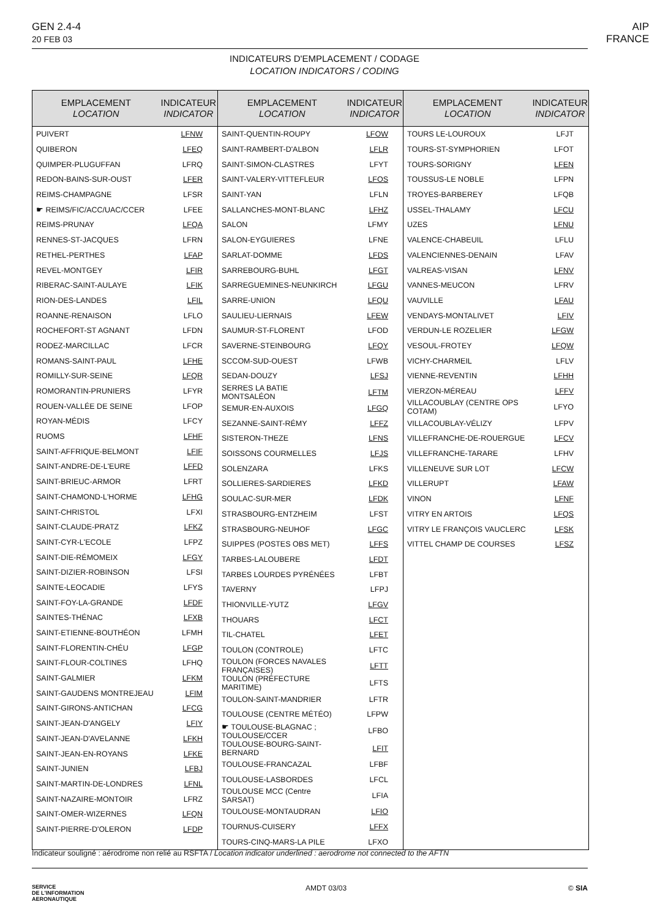GEN 2.4-4
20 FEB 03
AIP
FRANCE
INDICATEURS D'EMPLACEMENT / CODAGE
LOCATION INDICATORS / CODING
| EMPLACEMENT LOCATION | INDICATEUR INDICATOR |
| --- | --- |
| PUIVERT | LFNW |
| QUIBERON | LFEQ |
| QUIMPER-PLUGUFFAN | LFRQ |
| REDON-BAINS-SUR-OUST | LFER |
| REIMS-CHAMPAGNE | LFSR |
| ☛ REIMS/FIC/ACC/UAC/CCER | LFEE |
| REIMS-PRUNAY | LFQA |
| RENNES-ST-JACQUES | LFRN |
| RETHEL-PERTHES | LFAP |
| REVEL-MONTGEY | LFIR |
| RIBERAC-SAINT-AULAYE | LFIK |
| RION-DES-LANDES | LFIL |
| ROANNE-RENAISON | LFLO |
| ROCHEFORT-ST AGNANT | LFDN |
| RODEZ-MARCILLAC | LFCR |
| ROMANS-SAINT-PAUL | LFHE |
| ROMILLY-SUR-SEINE | LFQR |
| ROMORANTIN-PRUNIERS | LFYR |
| ROUEN-VALLÉE DE SEINE | LFOP |
| ROYAN-MÉDIS | LFCY |
| RUOMS | LFHF |
| SAINT-AFFRIQUE-BELMONT | LFIF |
| SAINT-ANDRE-DE-L'EURE | LFFD |
| SAINT-BRIEUC-ARMOR | LFRT |
| SAINT-CHAMOND-L'HORME | LFHG |
| SAINT-CHRISTOL | LFXI |
| SAINT-CLAUDE-PRATZ | LFKZ |
| SAINT-CYR-L'ECOLE | LFPZ |
| SAINT-DIE-RÉMOMEIX | LFGY |
| SAINT-DIZIER-ROBINSON | LFSI |
| SAINTE-LEOCADIE | LFYS |
| SAINT-FOY-LA-GRANDE | LFDF |
| SAINTES-THÉNAC | LFXB |
| SAINT-ETIENNE-BOUTHÉON | LFMH |
| SAINT-FLORENTIN-CHÉU | LFGP |
| SAINT-FLOUR-COLTINES | LFHQ |
| SAINT-GALMIER | LFKM |
| SAINT-GAUDENS MONTREJEAU | LFIM |
| SAINT-GIRONS-ANTICHAN | LFCG |
| SAINT-JEAN-D'ANGELY | LFIY |
| SAINT-JEAN-D'AVELANNE | LFKH |
| SAINT-JEAN-EN-ROYANS | LFKE |
| SAINT-JUNIEN | LFBJ |
| SAINT-MARTIN-DE-LONDRES | LFNL |
| SAINT-NAZAIRE-MONTOIR | LFRZ |
| SAINT-OMER-WIZERNES | LFQN |
| SAINT-PIERRE-D'OLERON | LFDP |
| EMPLACEMENT LOCATION | INDICATEUR INDICATOR |
| --- | --- |
| SAINT-QUENTIN-ROUPY | LFOW |
| SAINT-RAMBERT-D'ALBON | LFLR |
| SAINT-SIMON-CLASTRES | LFYT |
| SAINT-VALERY-VITTEFLEUR | LFOS |
| SAINT-YAN | LFLN |
| SALLANCHES-MONT-BLANC | LFHZ |
| SALON | LFMY |
| SALON-EYGUIERES | LFNE |
| SARLAT-DOMME | LFDS |
| SARREBOURG-BUHL | LFGT |
| SARREGUEMINES-NEUNKIRCH | LFGU |
| SARRE-UNION | LFQU |
| SAULIEU-LIERNAIS | LFEW |
| SAUMUR-ST-FLORENT | LFOD |
| SAVERNE-STEINBOURG | LFQY |
| SCCOM-SUD-OUEST | LFWB |
| SEDAN-DOUZY | LFSJ |
| SERRES LA BATIE MONTSALÉON | LFTM |
| SEMUR-EN-AUXOIS | LFGQ |
| SEZANNE-SAINT-RÉMY | LFFZ |
| SISTERON-THEZE | LFNS |
| SOISSONS COURMELLES | LFJS |
| SOLENZARA | LFKS |
| SOLLIERES-SARDIERES | LFKD |
| SOULAC-SUR-MER | LFDK |
| STRASBOURG-ENTZHEIM | LFST |
| STRASBOURG-NEUHOF | LFGC |
| SUIPPES (POSTES OBS MET) | LFFS |
| TARBES-LALOUBERE | LFDT |
| TARBES LOURDES PYRÉNÉES | LFBT |
| TAVERNY | LFPJ |
| THIONVILLE-YUTZ | LFGV |
| THOUARS | LFCT |
| TIL-CHATEL | LFET |
| TOULON (CONTROLE) | LFTC |
| TOULON (FORCES NAVALES FRANÇAISES) | LFTT |
| TOULON (PRÉFECTURE MARITIME) | LFTS |
| TOULON-SAINT-MANDRIER | LFTR |
| TOULOUSE (CENTRE MÉTÉO) | LFPW |
| ☛ TOULOUSE-BLAGNAC ; TOULOUSE/CCER | LFBO |
| TOULOUSE-BOURG-SAINT-BERNARD | LFIT |
| TOULOUSE-FRANCAZAL | LFBF |
| TOULOUSE-LASBORDES | LFCL |
| TOULOUSE MCC (Centre SARSAT) | LFIA |
| TOULOUSE-MONTAUDRAN | LFIO |
| TOURNUS-CUISERY | LFFX |
| TOURS-CINQ-MARS-LA PILE | LFXO |
| EMPLACEMENT LOCATION | INDICATEUR INDICATOR |
| --- | --- |
| TOURS LE-LOUROUX | LFJT |
| TOURS-ST-SYMPHORIEN | LFOT |
| TOURS-SORIGNY | LFEN |
| TOUSSUS-LE NOBLE | LFPN |
| TROYES-BARBEREY | LFQB |
| USSEL-THALAMY | LFCU |
| UZES | LFNU |
| VALENCE-CHABEUIL | LFLU |
| VALENCIENNES-DENAIN | LFAV |
| VALREAS-VISAN | LFNV |
| VANNES-MEUCON | LFRV |
| VAUVILLE | LFAU |
| VENDAYS-MONTALIVET | LFIV |
| VERDUN-LE ROZELIER | LFGW |
| VESOUL-FROTEY | LFQW |
| VICHY-CHARMEIL | LFLV |
| VIENNE-REVENTIN | LFHH |
| VIERZON-MÉREAU | LFFV |
| VILLACOUBLAY (CENTRE OPS COTAM) | LFYO |
| VILLACOUBLAY-VÉLIZY | LFPV |
| VILLEFRANCHE-DE-ROUERGUE | LFCV |
| VILLEFRANCHE-TARARE | LFHV |
| VILLENEUVE SUR LOT | LFCW |
| VILLERUPT | LFAW |
| VINON | LFNF |
| VITRY EN ARTOIS | LFQS |
| VITRY LE FRANÇOIS VAUCLERC | LFSK |
| VITTEL CHAMP DE COURSES | LFSZ |
Indicateur souligné : aérodrome non relié au RSFTA / Location indicator underlined : aerodrome not connected to the AFTN
SERVICE
DE L'INFORMATION
AERONAUTIQUE
AMDT 03/03 © SIA